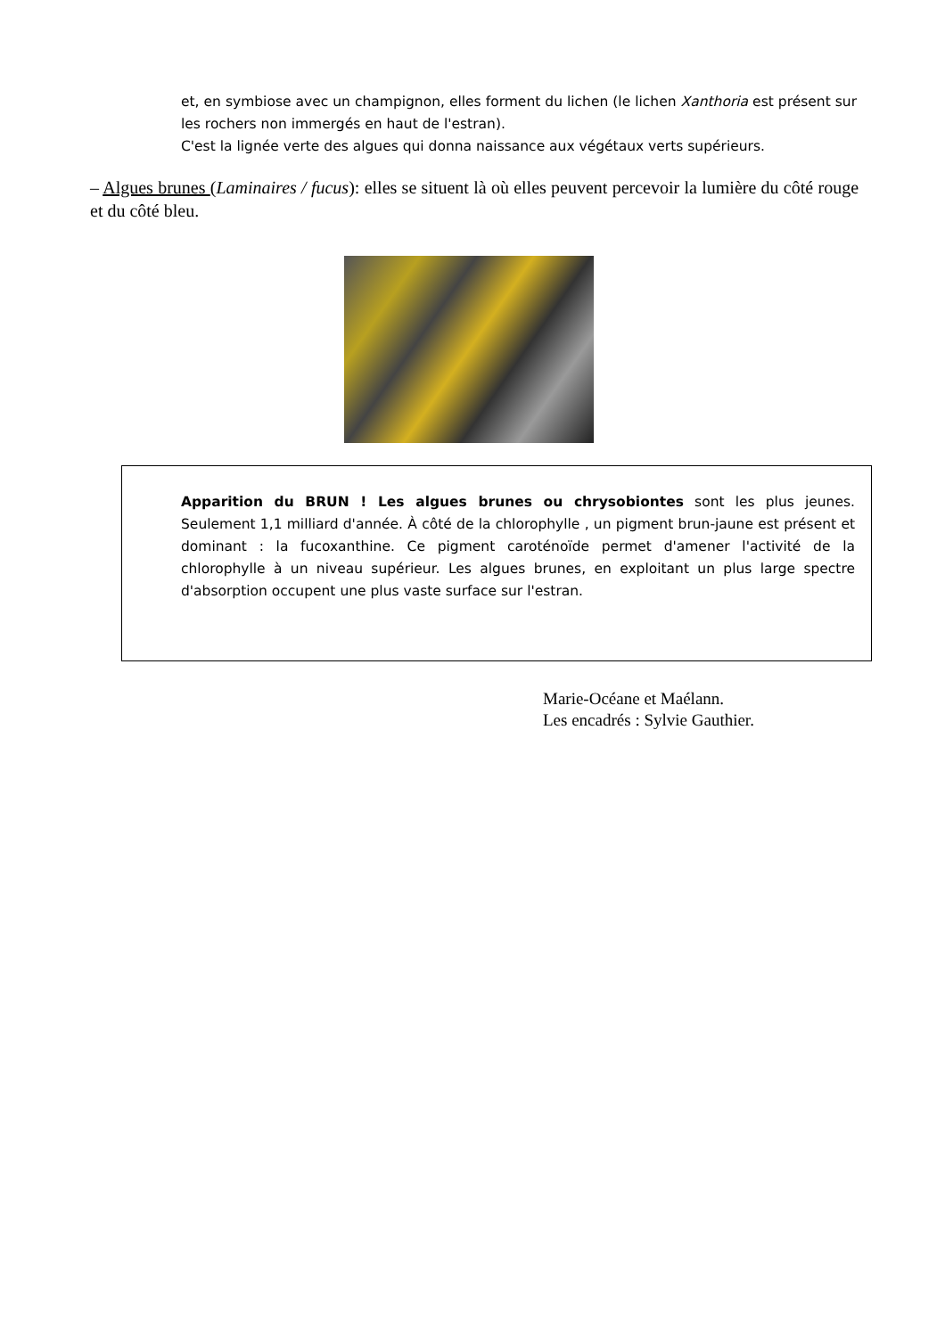et, en symbiose avec un champignon, elles forment du lichen (le lichen Xanthoria est présent sur les rochers non immergés en haut de l'estran).
C'est la lignée verte des algues qui donna naissance aux végétaux verts supérieurs.
– Algues brunes (Laminaires / fucus): elles se situent là où elles peuvent percevoir la lumière du côté rouge et du côté bleu.
Apparition du BRUN ! Les algues brunes ou chrysobiontes sont les plus jeunes. Seulement 1,1 milliard d'année. À côté de la chlorophylle , un pigment brun-jaune est présent et dominant : la fucoxanthine. Ce pigment caroténoïde permet d'amener l'activité de la chlorophylle à un niveau supérieur. Les algues brunes, en exploitant un plus large spectre d'absorption occupent une plus vaste surface sur l'estran.
Marie-Océane et Maélann.
Les encadrés : Sylvie Gauthier.